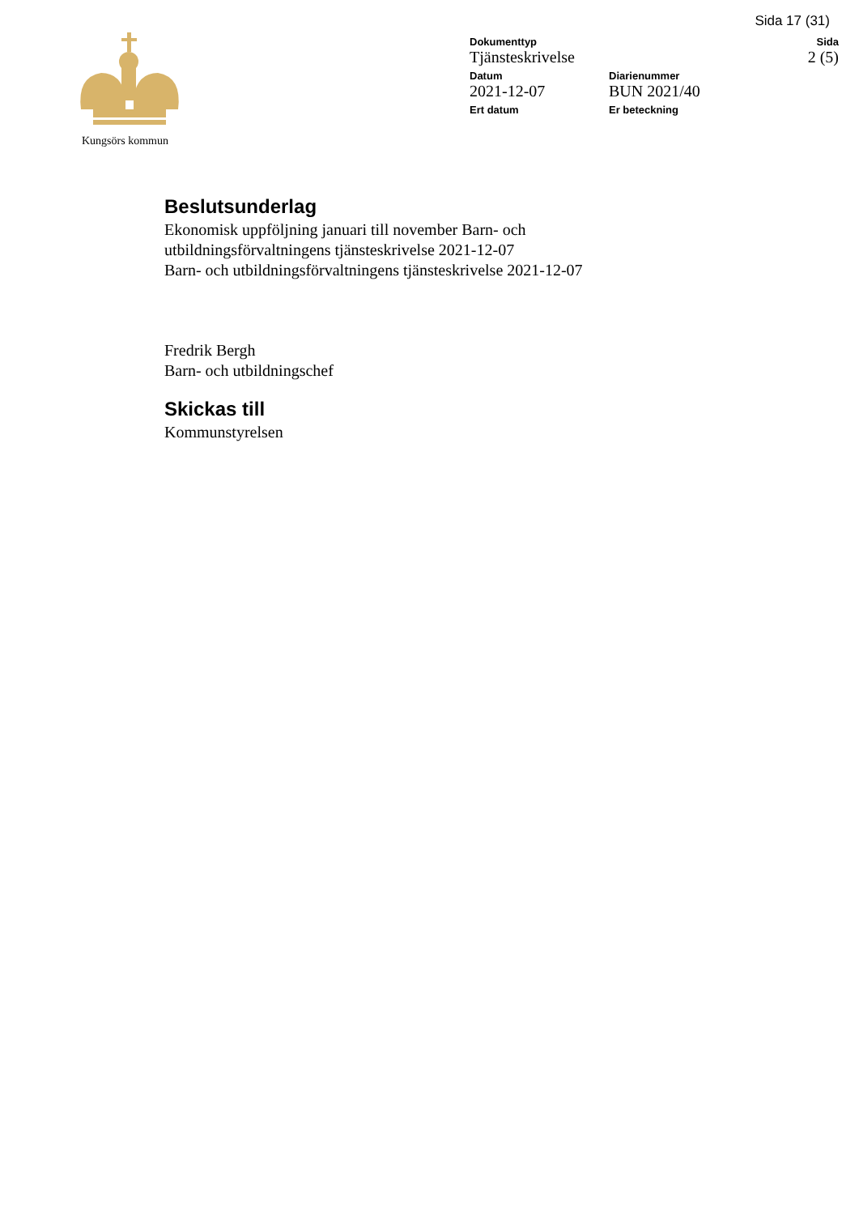Sida 17 (31)
Kungsörs kommun Dokumenttyp
Tjänsteskrivelse
Sida
2 (5)
Datum
2021-12-07
Diarienummer
BUN 2021/40
Ert datum Er beteckning
Beslutsunderlag
Ekonomisk uppföljning januari till november Barn- och
utbildningsförvaltningens tjänsteskrivelse 2021-12-07
Barn- och utbildningsförvaltningens tjänsteskrivelse 2021-12-07
Fredrik Bergh
Barn- och utbildningschef
Skickas till
Kommunstyrelsen